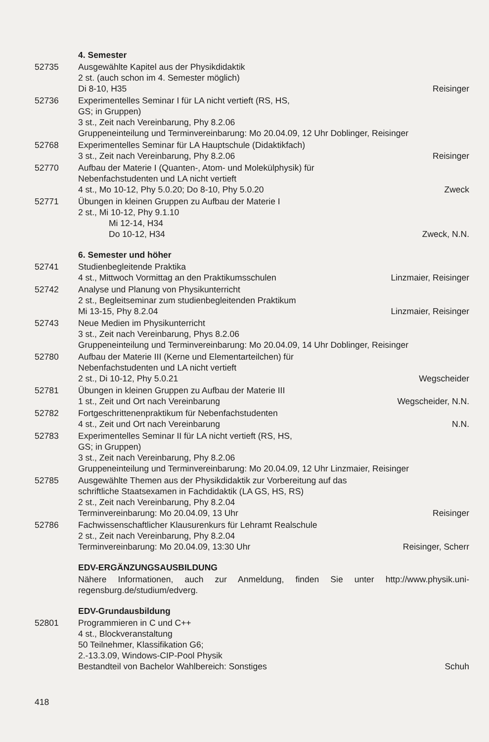4. Semester
52735 Ausgewählte Kapitel aus der Physikdidaktik
2 st. (auch schon im 4. Semester möglich)
Di 8-10, H35 Reisinger
52736 Experimentelles Seminar I für LA nicht vertieft (RS, HS,
GS; in Gruppen)
3 st., Zeit nach Vereinbarung, Phy 8.2.06
Gruppeneinteilung und Terminvereinbarung: Mo 20.04.09, 12 Uhr Doblinger, Reisinger
52768 Experimentelles Seminar für LA Hauptschule (Didaktikfach)
3 st., Zeit nach Vereinbarung, Phy 8.2.06 Reisinger
52770 Aufbau der Materie I (Quanten-, Atom- und Molekülphysik) für
Nebenfachstudenten und LA nicht vertieft
4 st., Mo 10-12, Phy 5.0.20; Do 8-10, Phy 5.0.20 Zweck
52771 Übungen in kleinen Gruppen zu Aufbau der Materie I
2 st., Mi 10-12, Phy 9.1.10
Mi 12-14, H34
Do 10-12, H34 Zweck, N.N.
6. Semester und höher
52741 Studienbegleitende Praktika
4 st., Mittwoch Vormittag an den Praktikumsschulen Linzmaier, Reisinger
52742 Analyse und Planung von Physikunterricht
2 st., Begleitseminar zum studienbegleitenden Praktikum
Mi 13-15, Phy 8.2.04 Linzmaier, Reisinger
52743 Neue Medien im Physikunterricht
3 st., Zeit nach Vereinbarung, Phys 8.2.06
Gruppeneinteilung und Terminvereinbarung: Mo 20.04.09, 14 Uhr Doblinger, Reisinger
52780 Aufbau der Materie III (Kerne und Elementarteilchen) für
Nebenfachstudenten und LA nicht vertieft
2 st., Di 10-12, Phy 5.0.21 Wegscheider
52781 Übungen in kleinen Gruppen zu Aufbau der Materie III
1 st., Zeit und Ort nach Vereinbarung Wegscheider, N.N.
52782 Fortgeschrittenenpraktikum für Nebenfachstudenten
4 st., Zeit und Ort nach Vereinbarung N.N.
52783 Experimentelles Seminar II für LA nicht vertieft (RS, HS,
GS; in Gruppen)
3 st., Zeit nach Vereinbarung, Phy 8.2.06
Gruppeneinteilung und Terminvereinbarung: Mo 20.04.09, 12 Uhr Linzmaier, Reisinger
52785 Ausgewählte Themen aus der Physikdidaktik zur Vorbereitung auf das
schriftliche Staatsexamen in Fachdidaktik (LA GS, HS, RS)
2 st., Zeit nach Vereinbarung, Phy 8.2.04
Terminvereinbarung: Mo 20.04.09, 13 Uhr Reisinger
52786 Fachwissenschaftlicher Klausurenkurs für Lehramt Realschule
2 st., Zeit nach Vereinbarung, Phy 8.2.04
Terminvereinbarung: Mo 20.04.09, 13:30 Uhr Reisinger, Scherr
EDV-ERGÄNZUNGSAUSBILDUNG
Nähere Informationen, auch zur Anmeldung, finden Sie unter http://www.physik.uni-regensburg.de/studium/edverg.
EDV-Grundausbildung
52801 Programmieren in C und C++
4 st., Blockveranstaltung
50 Teilnehmer, Klassifikation G6;
2.-13.3.09, Windows-CIP-Pool Physik
Bestandteil von Bachelor Wahlbereich: Sonstiges Schuh
418